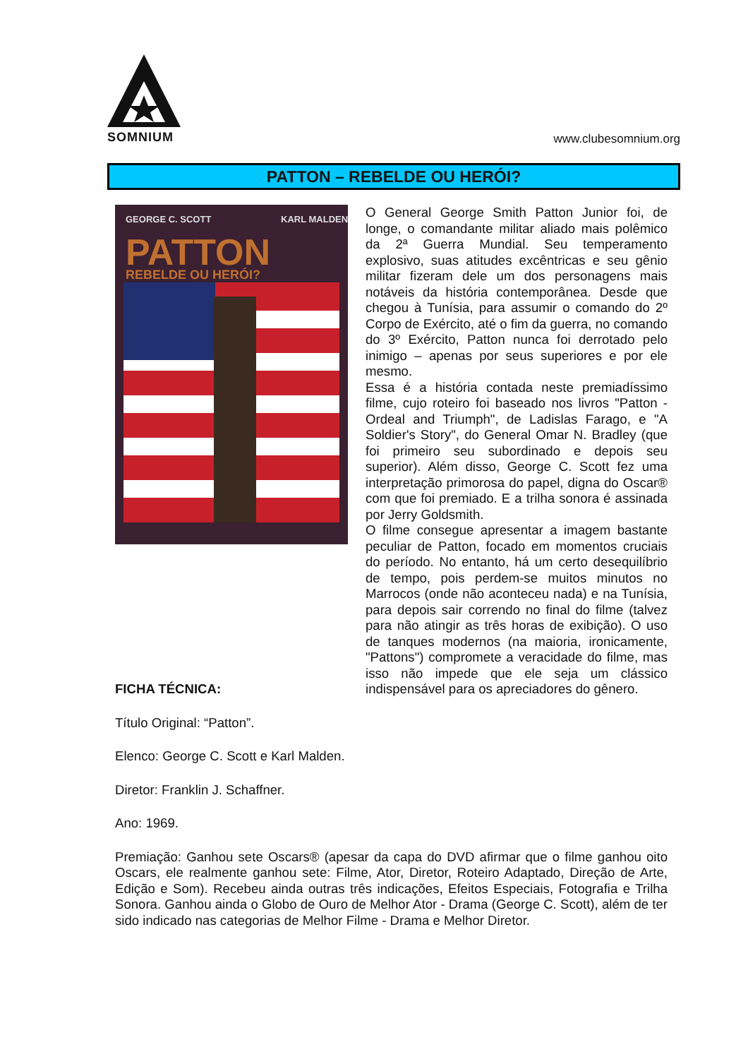SOMNIUM
www.clubesomnium.org
PATTON – REBELDE OU HERÓI?
GEORGE C. SCOTT
KARL MALDEN
PATTON
REBELDE OU HERÓI?
O General George Smith Patton Junior foi, de longe, o comandante militar aliado mais polêmico da 2ª Guerra Mundial. Seu temperamento explosivo, suas atitudes excêntricas e seu gênio militar fizeram dele um dos personagens mais notáveis da história contemporânea. Desde que chegou à Tunísia, para assumir o comando do 2º Corpo de Exército, até o fim da guerra, no comando do 3º Exército, Patton nunca foi derrotado pelo inimigo – apenas por seus superiores e por ele mesmo.
Essa é a história contada neste premiadíssimo filme, cujo roteiro foi baseado nos livros "Patton - Ordeal and Triumph", de Ladislas Farago, e "A Soldier's Story", do General Omar N. Bradley (que foi primeiro seu subordinado e depois seu superior). Além disso, George C. Scott fez uma interpretação primorosa do papel, digna do Oscar® com que foi premiado. E a trilha sonora é assinada por Jerry Goldsmith.
O filme consegue apresentar a imagem bastante peculiar de Patton, focado em momentos cruciais do período. No entanto, há um certo desequilíbrio de tempo, pois perdem-se muitos minutos no Marrocos (onde não aconteceu nada) e na Tunísia, para depois sair correndo no final do filme (talvez para não atingir as três horas de exibição). O uso de tanques modernos (na maioria, ironicamente, "Pattons") compromete a veracidade do filme, mas isso não impede que ele seja um clássico indispensável para os apreciadores do gênero.
FICHA TÉCNICA:
Título Original: “Patton”.
Elenco: George C. Scott e Karl Malden.
Diretor: Franklin J. Schaffner.
Ano: 1969.
Premiação: Ganhou sete Oscars® (apesar da capa do DVD afirmar que o filme ganhou oito Oscars, ele realmente ganhou sete: Filme, Ator, Diretor, Roteiro Adaptado, Direção de Arte, Edição e Som). Recebeu ainda outras três indicações, Efeitos Especiais, Fotografia e Trilha Sonora. Ganhou ainda o Globo de Ouro de Melhor Ator - Drama (George C. Scott), além de ter sido indicado nas categorias de Melhor Filme - Drama e Melhor Diretor.